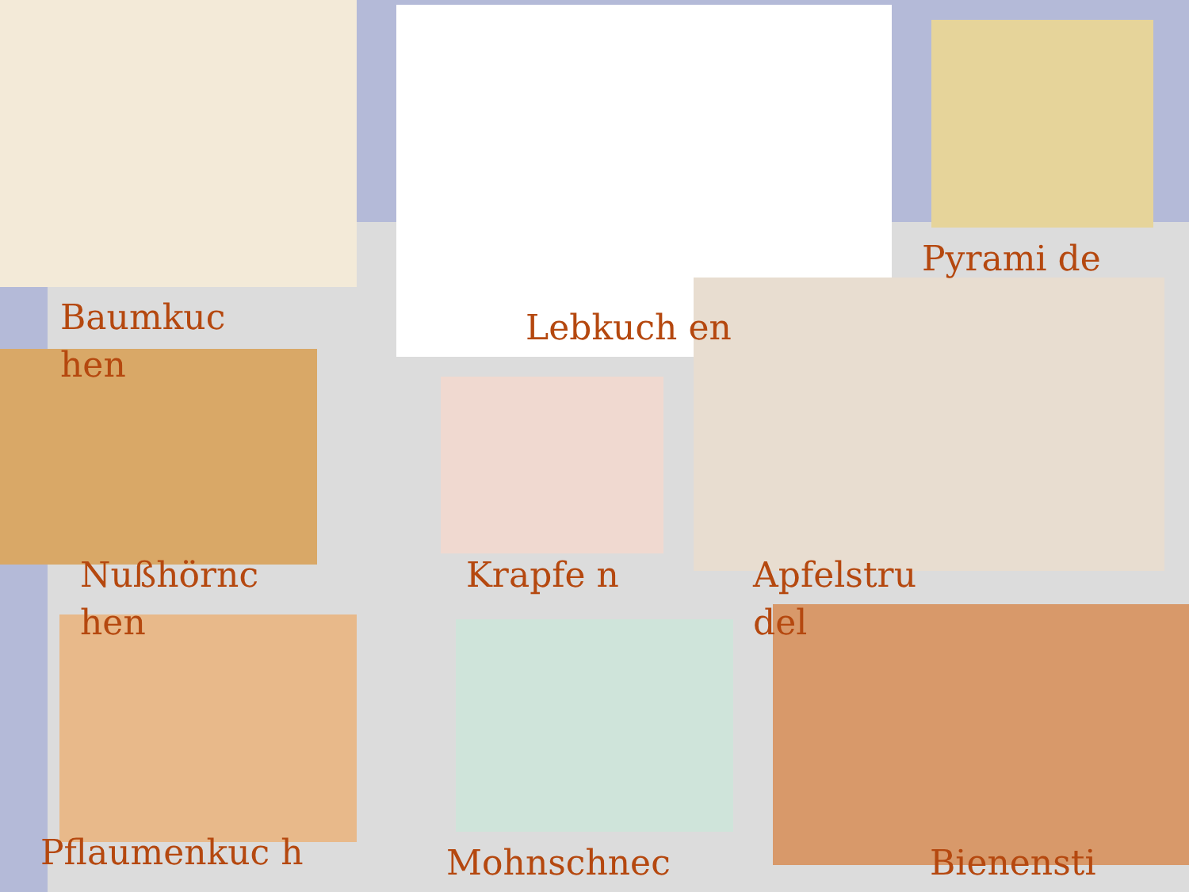Baumkuc hen
Lebkuch en
Pyrami de
Nußhörnc hen
Krapfe n
Apfelstru del
Pflaumenkuc h Mohnschnec Bienensti